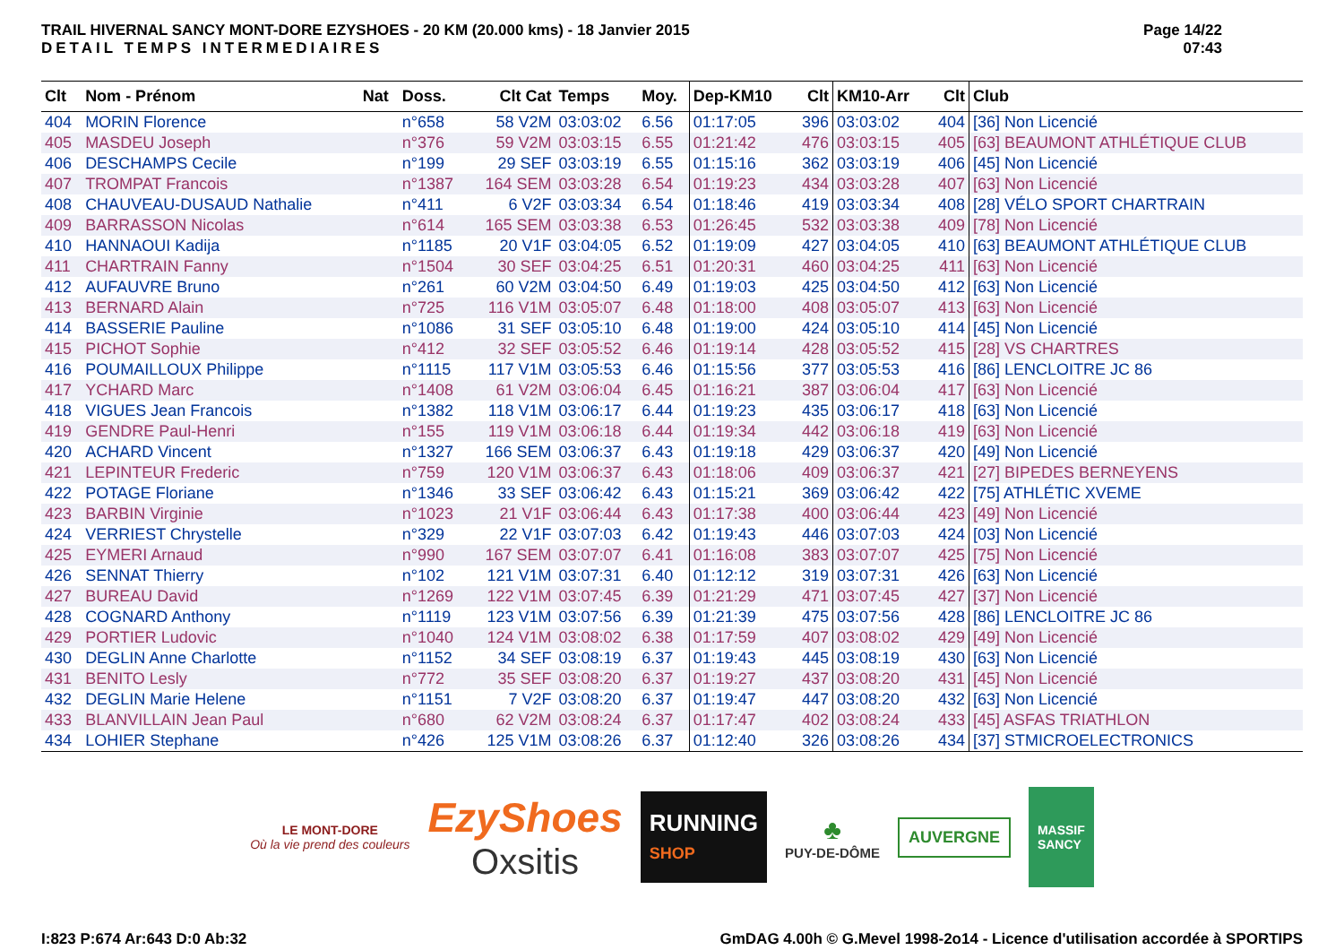TRAIL HIVERNAL SANCY MONT-DORE EZYSHOES - 20 KM (20.000 kms) - 18 Janvier 2015
DETAIL TEMPS INTERMEDIAIRES
Page 14/22
07:43
| Clt | Nom - Prénom | Nat | Doss. | Clt Cat | Temps | Moy. | Dep-KM10 | Clt | KM10-Arr | Clt | Club |
| --- | --- | --- | --- | --- | --- | --- | --- | --- | --- | --- | --- |
| 404 | MORIN Florence | | n°658 | 58 V2M | 03:03:02 | 6.56 | 01:17:05 | 396 | 03:03:02 | 404 | [36] Non Licencié |
| 405 | MASDEU Joseph | | n°376 | 59 V2M | 03:03:15 | 6.55 | 01:21:42 | 476 | 03:03:15 | 405 | [63] BEAUMONT ATHLÉTIQUE CLUB |
| 406 | DESCHAMPS Cecile | | n°199 | 29 SEF | 03:03:19 | 6.55 | 01:15:16 | 362 | 03:03:19 | 406 | [45] Non Licencié |
| 407 | TROMPAT Francois | | n°1387 | 164 SEM | 03:03:28 | 6.54 | 01:19:23 | 434 | 03:03:28 | 407 | [63] Non Licencié |
| 408 | CHAUVEAU-DUSAUD Nathalie | | n°411 | 6 V2F | 03:03:34 | 6.54 | 01:18:46 | 419 | 03:03:34 | 408 | [28] VÉLO SPORT CHARTRAIN |
| 409 | BARRASSON Nicolas | | n°614 | 165 SEM | 03:03:38 | 6.53 | 01:26:45 | 532 | 03:03:38 | 409 | [78] Non Licencié |
| 410 | HANNAOUI Kadija | | n°1185 | 20 V1F | 03:04:05 | 6.52 | 01:19:09 | 427 | 03:04:05 | 410 | [63] BEAUMONT ATHLÉTIQUE CLUB |
| 411 | CHARTRAIN Fanny | | n°1504 | 30 SEF | 03:04:25 | 6.51 | 01:20:31 | 460 | 03:04:25 | 411 | [63] Non Licencié |
| 412 | AUFAUVRE Bruno | | n°261 | 60 V2M | 03:04:50 | 6.49 | 01:19:03 | 425 | 03:04:50 | 412 | [63] Non Licencié |
| 413 | BERNARD Alain | | n°725 | 116 V1M | 03:05:07 | 6.48 | 01:18:00 | 408 | 03:05:07 | 413 | [63] Non Licencié |
| 414 | BASSERIE Pauline | | n°1086 | 31 SEF | 03:05:10 | 6.48 | 01:19:00 | 424 | 03:05:10 | 414 | [45] Non Licencié |
| 415 | PICHOT Sophie | | n°412 | 32 SEF | 03:05:52 | 6.46 | 01:19:14 | 428 | 03:05:52 | 415 | [28] VS CHARTRES |
| 416 | POUMAILLOUX Philippe | | n°1115 | 117 V1M | 03:05:53 | 6.46 | 01:15:56 | 377 | 03:05:53 | 416 | [86] LENCLOITRE JC 86 |
| 417 | YCHARD Marc | | n°1408 | 61 V2M | 03:06:04 | 6.45 | 01:16:21 | 387 | 03:06:04 | 417 | [63] Non Licencié |
| 418 | VIGUES Jean Francois | | n°1382 | 118 V1M | 03:06:17 | 6.44 | 01:19:23 | 435 | 03:06:17 | 418 | [63] Non Licencié |
| 419 | GENDRE Paul-Henri | | n°155 | 119 V1M | 03:06:18 | 6.44 | 01:19:34 | 442 | 03:06:18 | 419 | [63] Non Licencié |
| 420 | ACHARD Vincent | | n°1327 | 166 SEM | 03:06:37 | 6.43 | 01:19:18 | 429 | 03:06:37 | 420 | [49] Non Licencié |
| 421 | LEPINTEUR Frederic | | n°759 | 120 V1M | 03:06:37 | 6.43 | 01:18:06 | 409 | 03:06:37 | 421 | [27] BIPEDES BERNEYENS |
| 422 | POTAGE Floriane | | n°1346 | 33 SEF | 03:06:42 | 6.43 | 01:15:21 | 369 | 03:06:42 | 422 | [75] ATHLÉTIC XVEME |
| 423 | BARBIN Virginie | | n°1023 | 21 V1F | 03:06:44 | 6.43 | 01:17:38 | 400 | 03:06:44 | 423 | [49] Non Licencié |
| 424 | VERRIEST Chrystelle | | n°329 | 22 V1F | 03:07:03 | 6.42 | 01:19:43 | 446 | 03:07:03 | 424 | [03] Non Licencié |
| 425 | EYMERI Arnaud | | n°990 | 167 SEM | 03:07:07 | 6.41 | 01:16:08 | 383 | 03:07:07 | 425 | [75] Non Licencié |
| 426 | SENNAT Thierry | | n°102 | 121 V1M | 03:07:31 | 6.40 | 01:12:12 | 319 | 03:07:31 | 426 | [63] Non Licencié |
| 427 | BUREAU David | | n°1269 | 122 V1M | 03:07:45 | 6.39 | 01:21:29 | 471 | 03:07:45 | 427 | [37] Non Licencié |
| 428 | COGNARD Anthony | | n°1119 | 123 V1M | 03:07:56 | 6.39 | 01:21:39 | 475 | 03:07:56 | 428 | [86] LENCLOITRE JC 86 |
| 429 | PORTIER Ludovic | | n°1040 | 124 V1M | 03:08:02 | 6.38 | 01:17:59 | 407 | 03:08:02 | 429 | [49] Non Licencié |
| 430 | DEGLIN Anne Charlotte | | n°1152 | 34 SEF | 03:08:19 | 6.37 | 01:19:43 | 445 | 03:08:19 | 430 | [63] Non Licencié |
| 431 | BENITO Lesly | | n°772 | 35 SEF | 03:08:20 | 6.37 | 01:19:27 | 437 | 03:08:20 | 431 | [45] Non Licencié |
| 432 | DEGLIN Marie Helene | | n°1151 | 7 V2F | 03:08:20 | 6.37 | 01:19:47 | 447 | 03:08:20 | 432 | [63] Non Licencié |
| 433 | BLANVILLAIN Jean Paul | | n°680 | 62 V2M | 03:08:24 | 6.37 | 01:17:47 | 402 | 03:08:24 | 433 | [45] ASFAS TRIATHLON |
| 434 | LOHIER Stephane | | n°426 | 125 V1M | 03:08:26 | 6.37 | 01:12:40 | 326 | 03:08:26 | 434 | [37] STMICROELECTRONICS |
LE MONT-DORE
Où la vie prend des couleurs
EzyShoes
Oxsitis
RUNNING
SHOP
♣
PUY-DE-DÔME
AUVERGNE
MASSIF
SANCY
I:823 P:674 Ar:643 D:0 Ab:32 GmDAG 4.00h © G.Mevel 1998-2o14 - Licence d'utilisation accordée à SPORTIPS